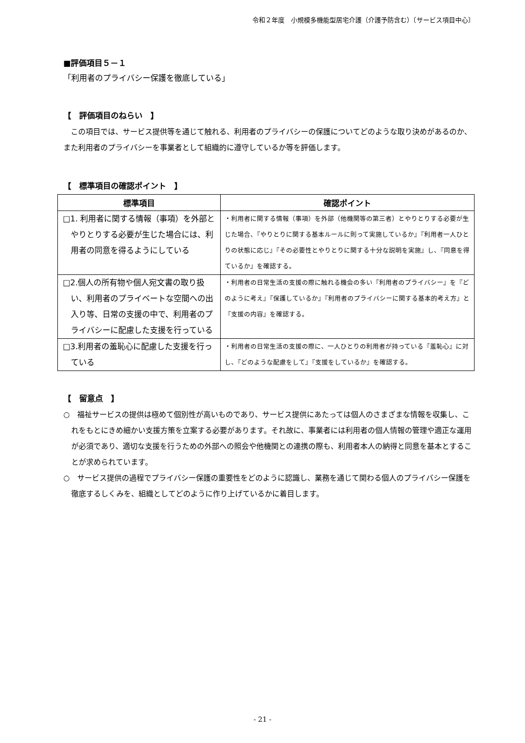令和２年度　小規模多機能型居宅介護（介護予防含む）〔サービス項目中心〕
■評価項目５－１
「利用者のプライバシー保護を徹底している」
【　評価項目のねらい　】
　この項目では、サービス提供等を通じて触れる、利用者のプライバシーの保護についてどのような取り決めがあるのか、また利用者のプライバシーを事業者として組織的に遵守しているか等を評価します。
【　標準項目の確認ポイント　】
| 標準項目 | 確認ポイント |
| --- | --- |
| □1. 利用者に関する情報（事項）を外部とやりとりする必要が生じた場合には、利用者の同意を得るようにしている | ・利用者に関する情報（事項）を外部（他機関等の第三者）とやりとりする必要が生じた場合、『やりとりに関する基本ルールに則って実施しているか』『利用者一人ひとりの状態に応じ』『その必要性とやりとりに関する十分な説明を実施』し、『同意を得ているか』を確認する。 |
| □2.個人の所有物や個人宛文書の取り扱い、利用者のプライベートな空間への出入り等、日常の支援の中で、利用者のプライバシーに配慮した支援を行っている | ・利用者の日常生活の支援の際に触れる機会の多い『利用者のプライバシー』を『どのように考え』『保護しているか』『利用者のプライバシーに関する基本的考え方』と『支援の内容』を確認する。 |
| □3.利用者の羞恥心に配慮した支援を行っている | ・利用者の日常生活の支援の際に、一人ひとりの利用者が持っている『羞恥心』に対し、『どのような配慮をして』『支援をしているか』を確認する。 |
【　留意点　】
○　福祉サービスの提供は極めて個別性が高いものであり、サービス提供にあたっては個人のさまざまな情報を収集し、これをもとにきめ細かい支援方策を立案する必要があります。それ故に、事業者には利用者の個人情報の管理や適正な運用が必須であり、適切な支援を行うための外部への照会や他機関との連携の際も、利用者本人の納得と同意を基本とすることが求められています。
○　サービス提供の過程でプライバシー保護の重要性をどのように認識し、業務を通じて関わる個人のプライバシー保護を徹底するしくみを、組織としてどのように作り上げているかに着目します。
- 21 -